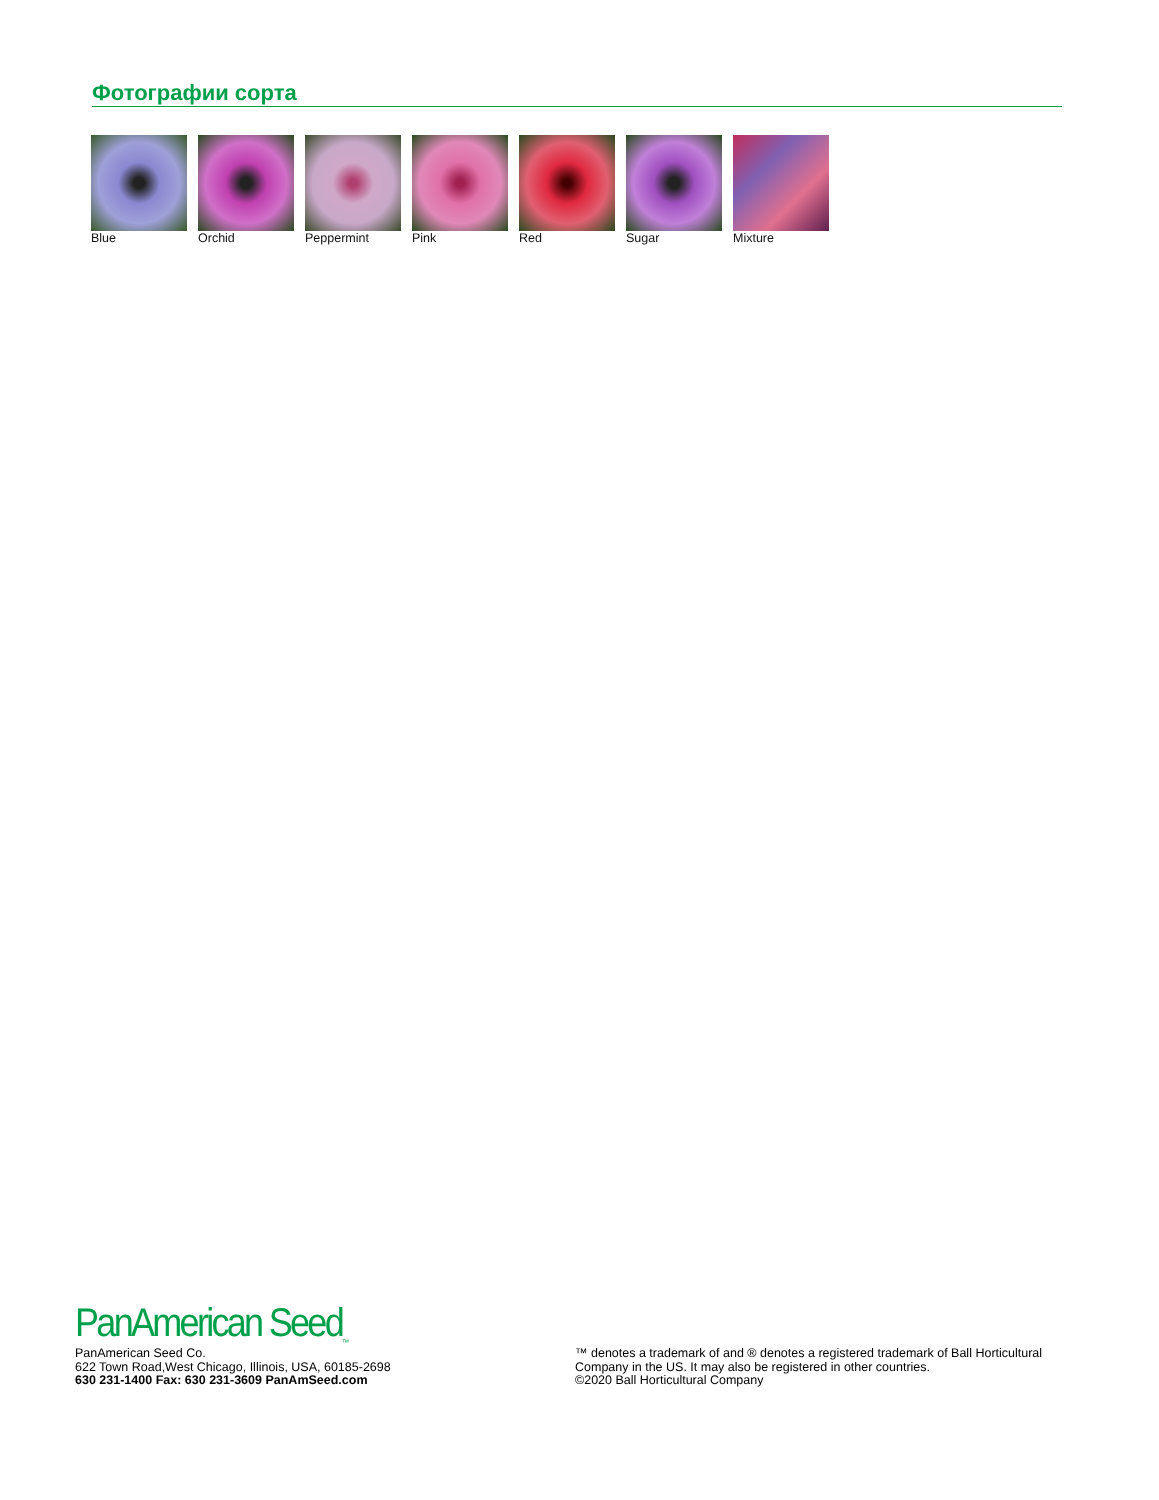Фотографии сорта
Blue Orchid Peppermint Pink Red Sugar Mixture
PanAmerican Seed<sub>™</sub>
PanAmerican Seed Co.
622 Town Road,West Chicago, Illinois, USA, 60185-2698
630 231-1400 Fax: 630 231-3609 PanAmSeed.com
™ denotes a trademark of and ® denotes a registered trademark of Ball Horticultural Company in the US. It may also be registered in other countries.
©2020 Ball Horticultural Company